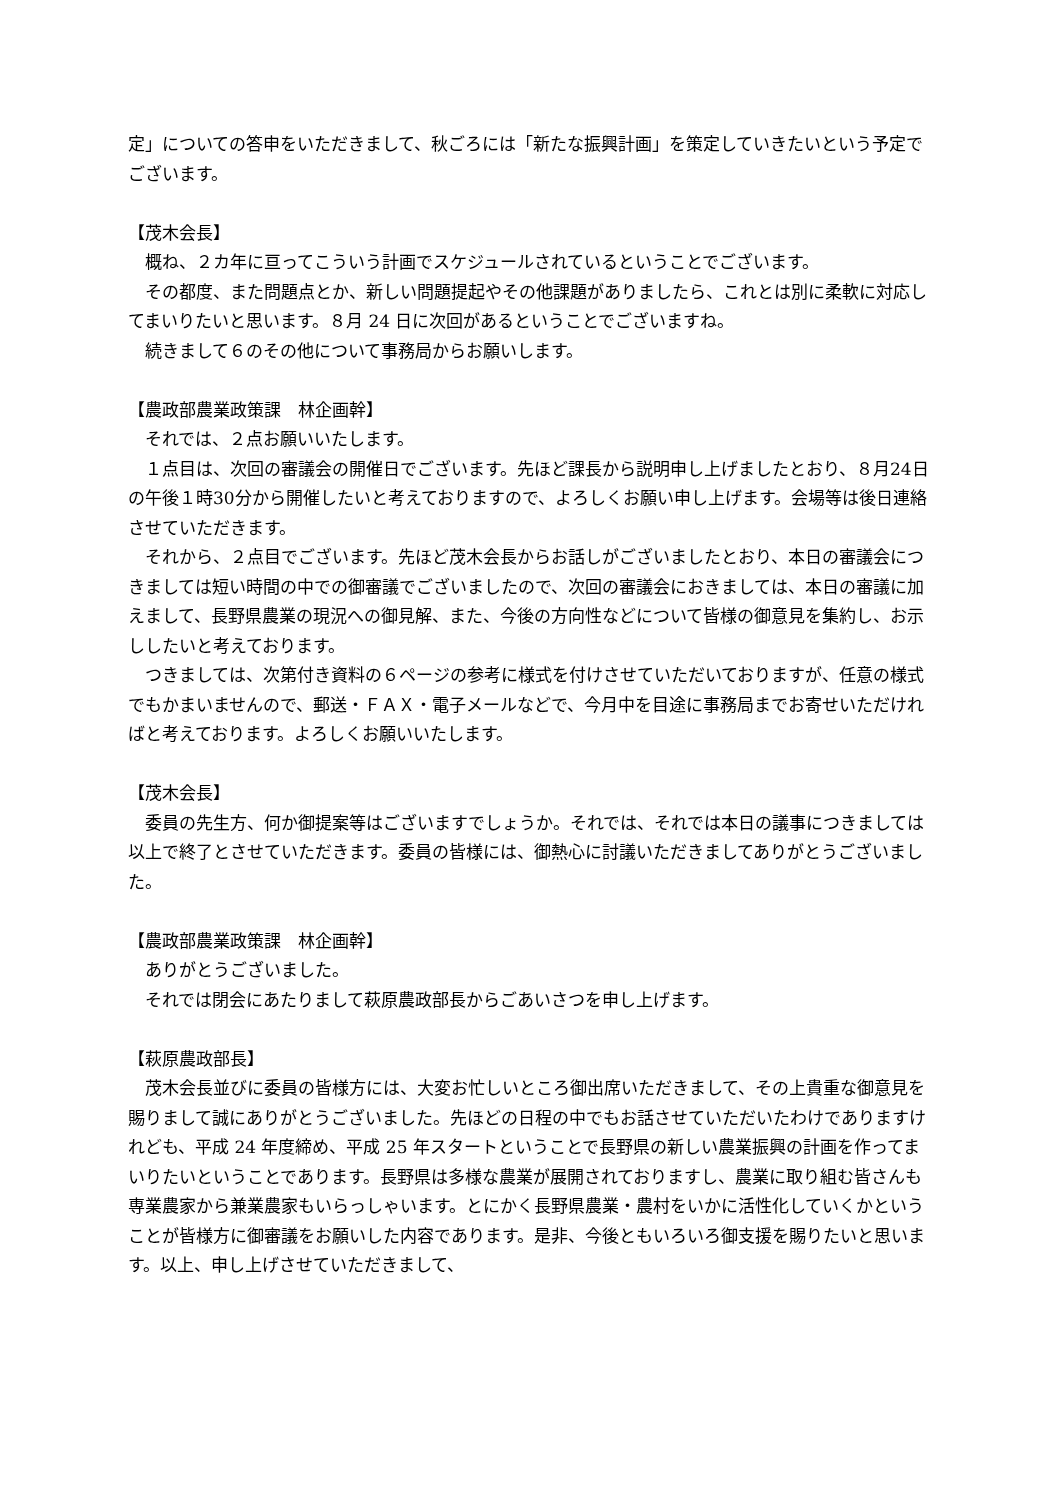定」についての答申をいただきまして、秋ごろには「新たな振興計画」を策定していきたいという予定でございます。
【茂木会長】
概ね、２カ年に亘ってこういう計画でスケジュールされているということでございます。
その都度、また問題点とか、新しい問題提起やその他課題がありましたら、これとは別に柔軟に対応してまいりたいと思います。８月 24 日に次回があるということでございますね。
続きまして６のその他について事務局からお願いします。
【農政部農業政策課　林企画幹】
それでは、２点お願いいたします。
１点目は、次回の審議会の開催日でございます。先ほど課長から説明申し上げましたとおり、８月24日の午後１時30分から開催したいと考えておりますので、よろしくお願い申し上げます。会場等は後日連絡させていただきます。
それから、２点目でございます。先ほど茂木会長からお話しがございましたとおり、本日の審議会につきましては短い時間の中での御審議でございましたので、次回の審議会におきましては、本日の審議に加えまして、長野県農業の現況への御見解、また、今後の方向性などについて皆様の御意見を集約し、お示ししたいと考えております。
つきましては、次第付き資料の６ページの参考に様式を付けさせていただいておりますが、任意の様式でもかまいませんので、郵送・ＦＡＸ・電子メールなどで、今月中を目途に事務局までお寄せいただければと考えております。よろしくお願いいたします。
【茂木会長】
委員の先生方、何か御提案等はございますでしょうか。それでは、それでは本日の議事につきましては以上で終了とさせていただきます。委員の皆様には、御熱心に討議いただきましてありがとうございました。
【農政部農業政策課　林企画幹】
ありがとうございました。
それでは閉会にあたりまして萩原農政部長からごあいさつを申し上げます。
【萩原農政部長】
茂木会長並びに委員の皆様方には、大変お忙しいところ御出席いただきまして、その上貴重な御意見を賜りまして誠にありがとうございました。先ほどの日程の中でもお話させていただいたわけでありますけれども、平成 24 年度締め、平成 25 年スタートということで長野県の新しい農業振興の計画を作ってまいりたいということであります。長野県は多様な農業が展開されておりますし、農業に取り組む皆さんも専業農家から兼業農家もいらっしゃいます。とにかく長野県農業・農村をいかに活性化していくかということが皆様方に御審議をお願いした内容であります。是非、今後ともいろいろ御支援を賜りたいと思います。以上、申し上げさせていただきまして、